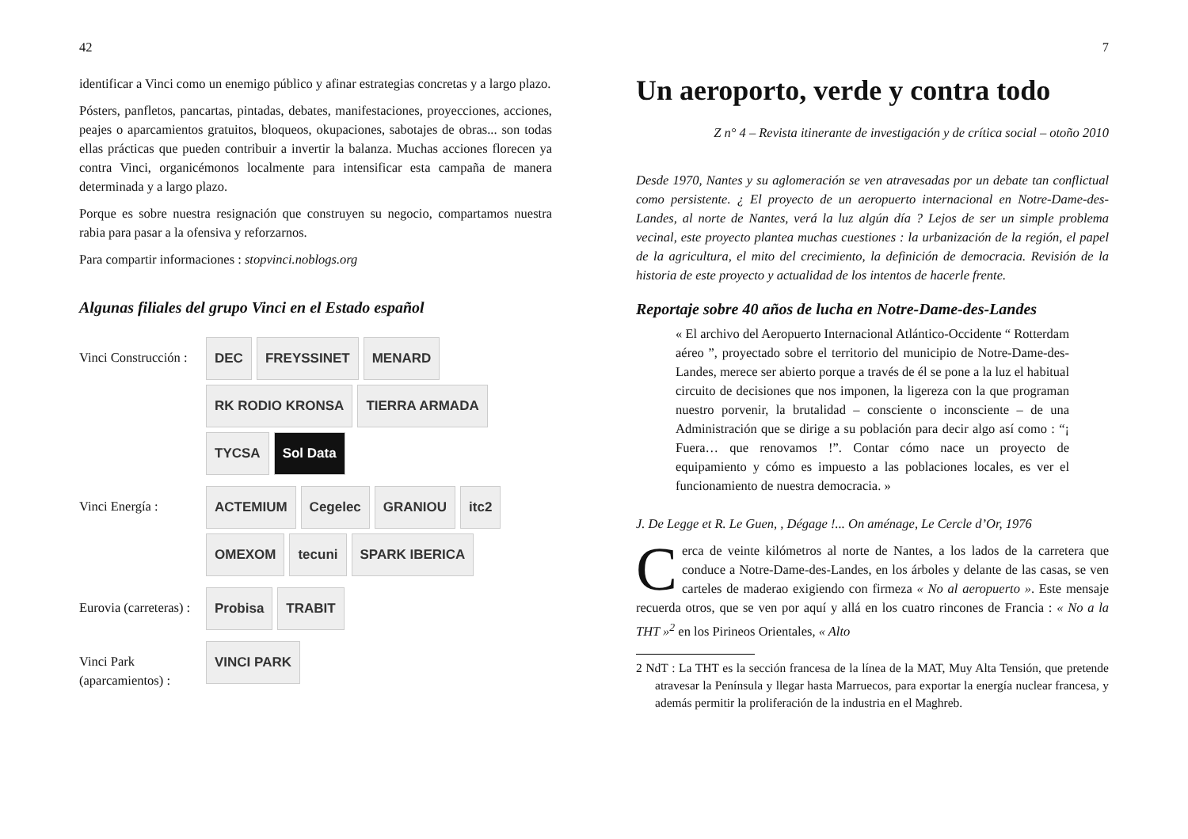42
identificar a Vinci como un enemigo público y afinar estrategias concretas y a largo plazo.
Pósters, panfletos, pancartas, pintadas, debates, manifestaciones, proyecciones, acciones, peajes o aparcamientos gratuitos, bloqueos, okupaciones, sabotajes de obras... son todas ellas prácticas que pueden contribuir a invertir la balanza. Muchas acciones florecen ya contra Vinci, organicémonos localmente para intensificar esta campaña de manera determinada y a largo plazo.
Porque es sobre nuestra resignación que construyen su negocio, compartamos nuestra rabia para pasar a la ofensiva y reforzarnos.
Para compartir informaciones : stopvinci.noblogs.org
Algunas filiales del grupo Vinci en el Estado español
Vinci Construcción :
DEC FREYSSINET MENARD RK RODIO KRONSA TIERRA ARMADA TYCSA Sol Data
Vinci Energía : ACTEMIUM Cegelec GRANIOU itc2 OMEXOM tecuni SPARK IBERICA
Eurovia (carreteras) :
Probisa TRABIT
Vinci Park (aparcamientos) :
VINCI PARK
7
Un aeroporto, verde y contra todo
Z n° 4 – Revista itinerante de investigación y de crítica social – otoño 2010
Desde 1970, Nantes y su aglomeración se ven atravesadas por un debate tan conflictual como persistente. ¿ El proyecto de un aeropuerto internacional en Notre-Dame-des-Landes, al norte de Nantes, verá la luz algún día ? Lejos de ser un simple problema vecinal, este proyecto plantea muchas cuestiones : la urbanización de la región, el papel de la agricultura, el mito del crecimiento, la definición de democracia. Revisión de la historia de este proyecto y actualidad de los intentos de hacerle frente.
Reportaje sobre 40 años de lucha en Notre-Dame-des-Landes
« El archivo del Aeropuerto Internacional Atlántico-Occidente “ Rotterdam aéreo ”, proyectado sobre el territorio del municipio de Notre-Dame-des-Landes, merece ser abierto porque a través de él se pone a la luz el habitual circuito de decisiones que nos imponen, la ligereza con la que programan nuestro porvenir, la brutalidad – consciente o inconsciente – de una Administración que se dirige a su población para decir algo así como : “¡ Fuera… que renovamos !”. Contar cómo nace un proyecto de equipamiento y cómo es impuesto a las poblaciones locales, es ver el funcionamiento de nuestra democracia. »
J. De Legge et R. Le Guen, , Dégage !... On aménage, Le Cercle d’Or, 1976
Cerca de veinte kilómetros al norte de Nantes, a los lados de la carretera que conduce a Notre-Dame-des-Landes, en los árboles y delante de las casas, se ven carteles de maderao exigiendo con firmeza « No al aeropuerto ». Este mensaje recuerda otros, que se ven por aquí y allá en los cuatro rincones de Francia : « No a la THT »<sup>2</sup> en los Pirineos Orientales, « Alto
2 NdT : La THT es la sección francesa de la línea de la MAT, Muy Alta Tensión, que pretende atravesar la Península y llegar hasta Marruecos, para exportar la energía nuclear francesa, y además permitir la proliferación de la industria en el Maghreb.